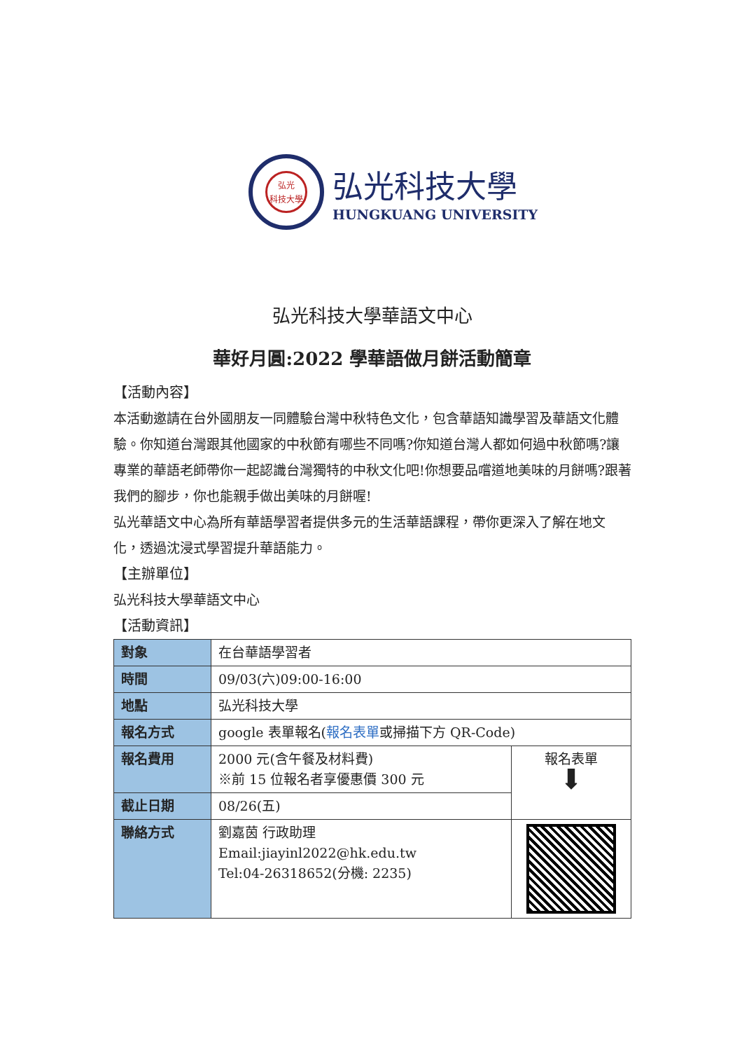弘光
科技大學
弘光科技大學
HUNGKUANG UNIVERSITY
弘光科技大學華語文中心
華好月圓:2022 學華語做月餅活動簡章
【活動內容】
本活動邀請在台外國朋友一同體驗台灣中秋特色文化，包含華語知識學習及華語文化體驗。你知道台灣跟其他國家的中秋節有哪些不同嗎?你知道台灣人都如何過中秋節嗎?讓專業的華語老師帶你一起認識台灣獨特的中秋文化吧!你想要品嚐道地美味的月餅嗎?跟著我們的腳步，你也能親手做出美味的月餅喔!
弘光華語文中心為所有華語學習者提供多元的生活華語課程，帶你更深入了解在地文化，透過沈浸式學習提升華語能力。
【主辦單位】
弘光科技大學華語文中心
【活動資訊】
| 對象 | 在台華語學習者 | |
| 時間 | 09/03(六)09:00-16:00 | |
| 地點 | 弘光科技大學 | |
| 報名方式 | google 表單報名( 報名表單 或掃描下方 QR-Code) | |
| 報名費用 | 2000 元(含午餐及材料費) ※前 15 位報名者享優惠價 300 元 | 報名表單 ⬇ |
| 截止日期 | 08/26(五) | |
| 聯絡方式 | 劉嘉茵 行政助理 Email:jiayinl2022@hk.edu.tw Tel:04-26318652(分機: 2235) | |